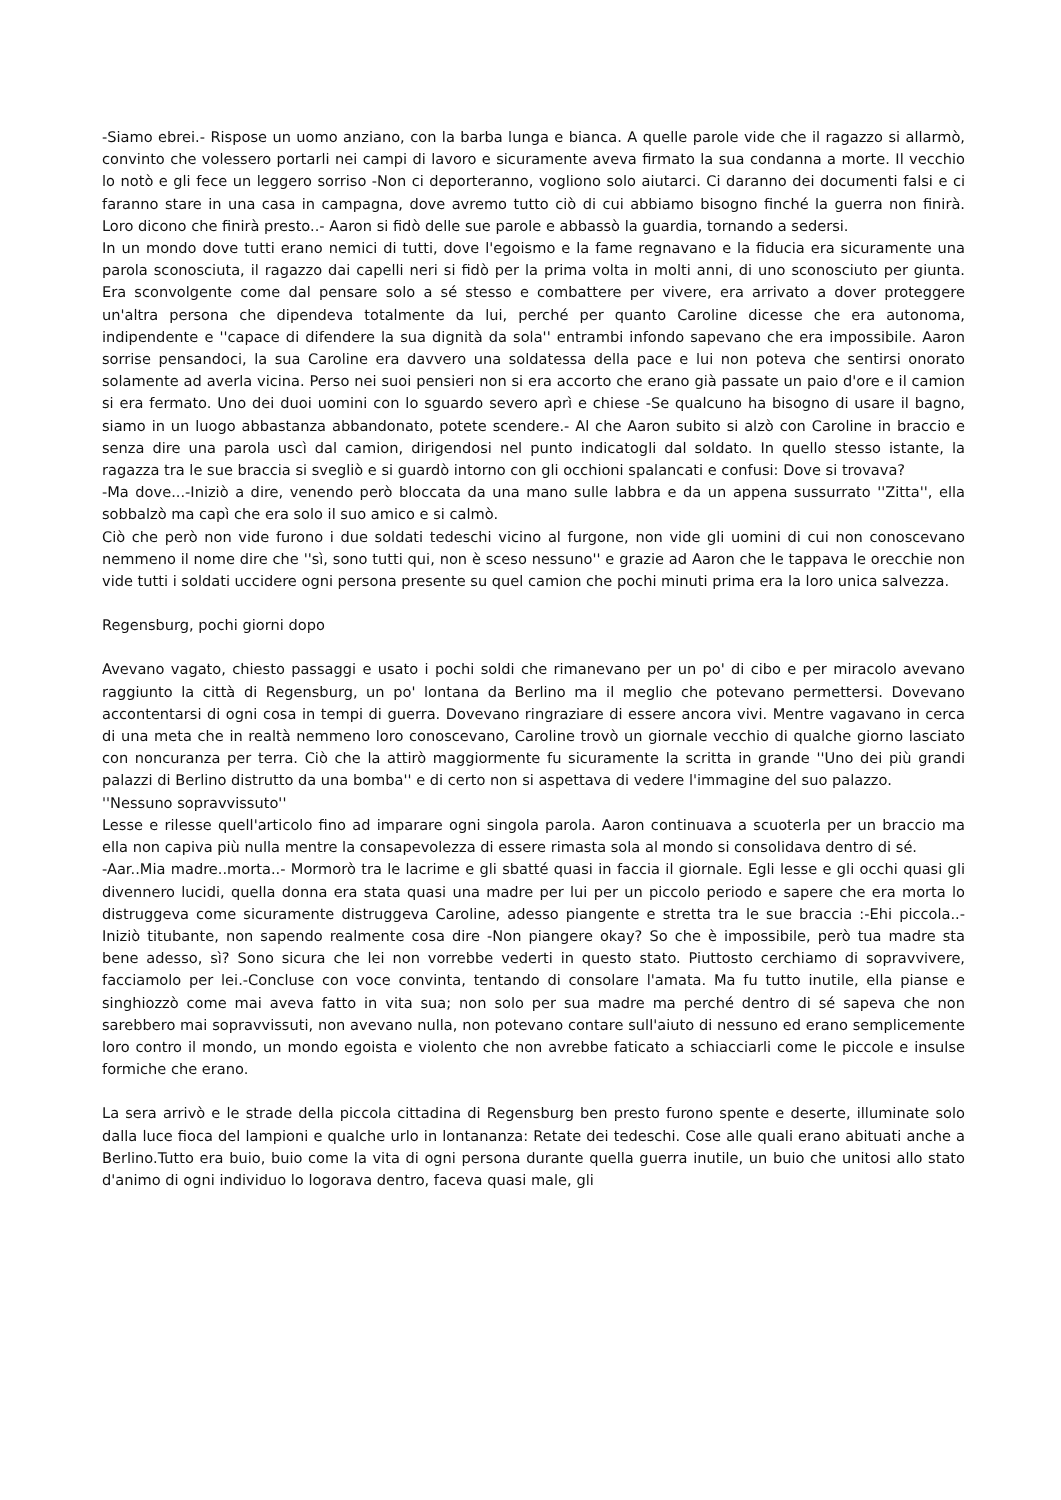-Siamo ebrei.- Rispose un uomo anziano, con la barba lunga e bianca. A quelle parole vide che il ragazzo si allarmò, convinto che volessero portarli nei campi di lavoro e sicuramente aveva firmato la sua condanna a morte. Il vecchio lo notò e gli fece un leggero sorriso -Non ci deporteranno, vogliono solo aiutarci. Ci daranno dei documenti falsi e ci faranno stare in una casa in campagna, dove avremo tutto ciò di cui abbiamo bisogno finché la guerra non finirà. Loro dicono che finirà presto..- Aaron si fidò delle sue parole e abbassò la guardia, tornando a sedersi.
In un mondo dove tutti erano nemici di tutti, dove l'egoismo e la fame regnavano e la fiducia era sicuramente una parola sconosciuta, il ragazzo dai capelli neri si fidò per la prima volta in molti anni, di uno sconosciuto per giunta. Era sconvolgente come dal pensare solo a sé stesso e combattere per vivere, era arrivato a dover proteggere un'altra persona che dipendeva totalmente da lui, perché per quanto Caroline dicesse che era autonoma, indipendente e ''capace di difendere la sua dignità da sola'' entrambi infondo sapevano che era impossibile. Aaron sorrise pensandoci, la sua Caroline era davvero una soldatessa della pace e lui non poteva che sentirsi onorato solamente ad averla vicina. Perso nei suoi pensieri non si era accorto che erano già passate un paio d'ore e il camion si era fermato. Uno dei duoi uomini con lo sguardo severo aprì e chiese -Se qualcuno ha bisogno di usare il bagno, siamo in un luogo abbastanza abbandonato, potete scendere.- Al che Aaron subito si alzò con Caroline in braccio e senza dire una parola uscì dal camion, dirigendosi nel punto indicatogli dal soldato. In quello stesso istante, la ragazza tra le sue braccia si svegliò e si guardò intorno con gli occhioni spalancati e confusi: Dove si trovava?
-Ma dove...-Iniziò a dire, venendo però bloccata da una mano sulle labbra e da un appena sussurrato ''Zitta'', ella sobbalzò ma capì che era solo il suo amico e si calmò.
Ciò che però non vide furono i due soldati tedeschi vicino al furgone, non vide gli uomini di cui non conoscevano nemmeno il nome dire che ''sì, sono tutti qui, non è sceso nessuno'' e grazie ad Aaron che le tappava le orecchie non vide tutti i soldati uccidere ogni persona presente su quel camion che pochi minuti prima era la loro unica salvezza.
Regensburg, pochi giorni dopo
Avevano vagato, chiesto passaggi e usato i pochi soldi che rimanevano per un po' di cibo e per miracolo avevano raggiunto la città di Regensburg, un po' lontana da Berlino ma il meglio che potevano permettersi. Dovevano accontentarsi di ogni cosa in tempi di guerra. Dovevano ringraziare di essere ancora vivi. Mentre vagavano in cerca di una meta che in realtà nemmeno loro conoscevano, Caroline trovò un giornale vecchio di qualche giorno lasciato con noncuranza per terra. Ciò che la attirò maggiormente fu sicuramente la scritta in grande ''Uno dei più grandi palazzi di Berlino distrutto da una bomba'' e di certo non si aspettava di vedere l'immagine del suo palazzo.
''Nessuno sopravvissuto''
Lesse e rilesse quell'articolo fino ad imparare ogni singola parola. Aaron continuava a scuoterla per un braccio ma ella non capiva più nulla mentre la consapevolezza di essere rimasta sola al mondo si consolidava dentro di sé.
-Aar..Mia madre..morta..- Mormorò tra le lacrime e gli sbatté quasi in faccia il giornale. Egli lesse e gli occhi quasi gli divennero lucidi, quella donna era stata quasi una madre per lui per un piccolo periodo e sapere che era morta lo distruggeva come sicuramente distruggeva Caroline, adesso piangente e stretta tra le sue braccia :-Ehi piccola..- Iniziò titubante, non sapendo realmente cosa dire -Non piangere okay? So che è impossibile, però tua madre sta bene adesso, sì? Sono sicura che lei non vorrebbe vederti in questo stato. Piuttosto cerchiamo di sopravvivere, facciamolo per lei.-Concluse con voce convinta, tentando di consolare l'amata. Ma fu tutto inutile, ella pianse e singhiozzò come mai aveva fatto in vita sua; non solo per sua madre ma perché dentro di sé sapeva che non sarebbero mai sopravvissuti, non avevano nulla, non potevano contare sull'aiuto di nessuno ed erano semplicemente loro contro il mondo, un mondo egoista e violento che non avrebbe faticato a schiacciarli come le piccole e insulse formiche che erano.
La sera arrivò e le strade della piccola cittadina di Regensburg ben presto furono spente e deserte, illuminate solo dalla luce fioca del lampioni e qualche urlo in lontananza: Retate dei tedeschi. Cose alle quali erano abituati anche a Berlino.Tutto era buio, buio come la vita di ogni persona durante quella guerra inutile, un buio che unitosi allo stato d'animo di ogni individuo lo logorava dentro, faceva quasi male, gli